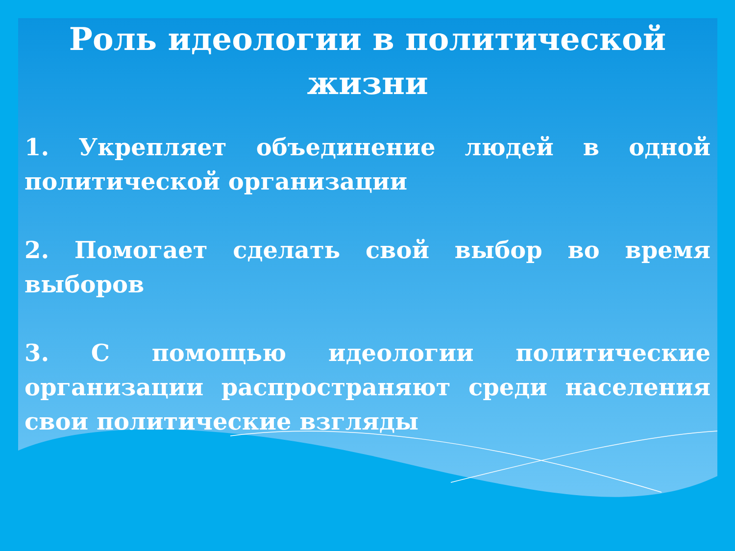Роль идеологии в политической жизни
1. Укрепляет объединение людей в одной политической организации
2. Помогает сделать свой выбор во время выборов
3. С помощью идеологии политические организации распространяют среди населения свои политические взгляды